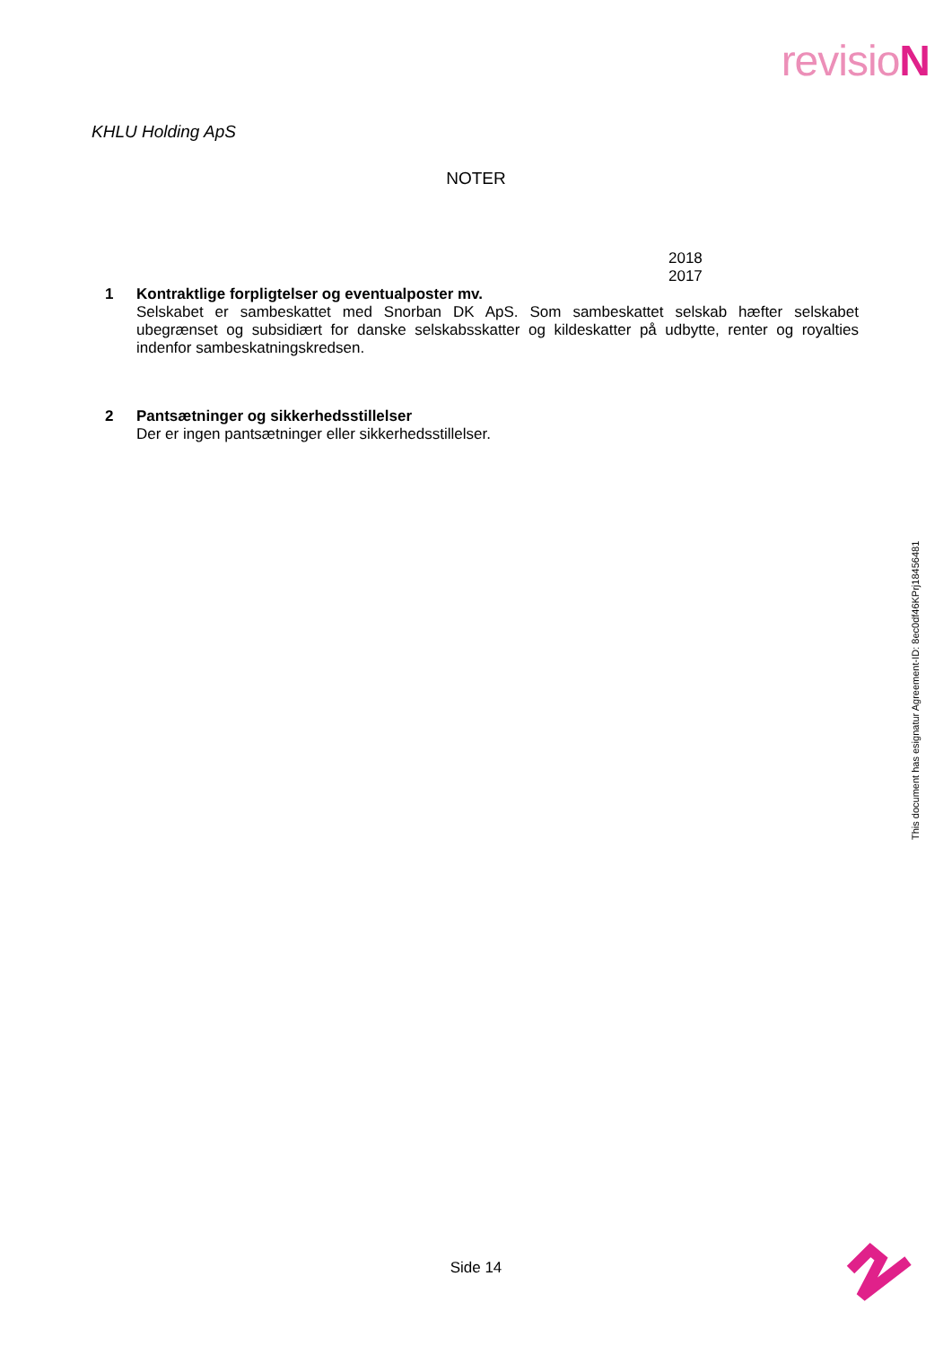revisioN
KHLU Holding ApS
NOTER
2018 2017
1
Kontraktlige forpligtelser og eventualposter mv.
Selskabet er sambeskattet med Snorban DK ApS. Som sambeskattet selskab hæfter selskabet ubegrænset og subsidiært for danske selskabsskatter og kildeskatter på udbytte, renter og royalties indenfor sambeskatningskredsen.
2
Pantsætninger og sikkerhedsstillelser
Der er ingen pantsætninger eller sikkerhedsstillelser.
This document has esignatur Agreement-ID: 8ec0df46KPrj18456481
Side 14